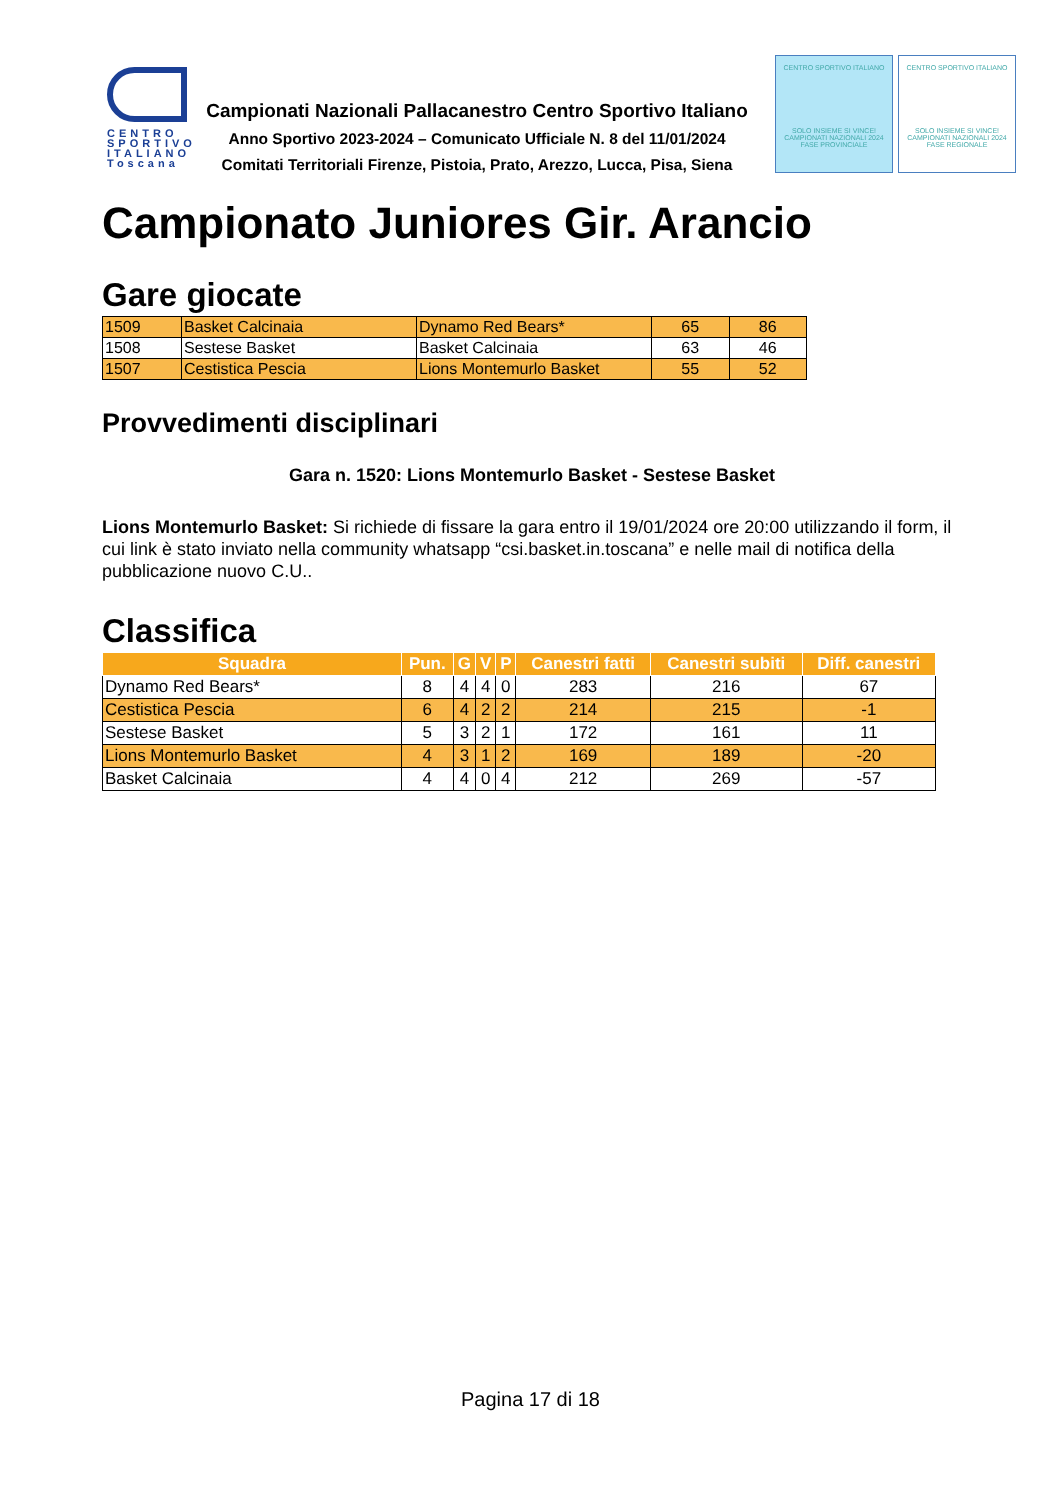CENTRO SPORTIVO ITALIANO Toscana
Campionati Nazionali Pallacanestro Centro Sportivo Italiano
Anno Sportivo 2023-2024 – Comunicato Ufficiale N. 8 del 11/01/2024
Comitati Territoriali Firenze, Pistoia, Prato, Arezzo, Lucca, Pisa, Siena
CENTRO SPORTIVO ITALIANO
SOLO INSIEME SI VINCE!
CAMPIONATI NAZIONALI 2024
FASE PROVINCIALE
CENTRO SPORTIVO ITALIANO
SOLO INSIEME SI VINCE!
CAMPIONATI NAZIONALI 2024
FASE REGIONALE
Campionato Juniores Gir. Arancio
Gare giocate
| 1509 | Basket Calcinaia | Dynamo Red Bears* | 65 | 86 |
| 1508 | Sestese Basket | Basket Calcinaia | 63 | 46 |
| 1507 | Cestistica Pescia | Lions Montemurlo Basket | 55 | 52 |
Provvedimenti disciplinari
Gara n. 1520: Lions Montemurlo Basket - Sestese Basket
Lions Montemurlo Basket: Si richiede di fissare la gara entro il 19/01/2024 ore 20:00 utilizzando il form, il cui link è stato inviato nella community whatsapp “csi.basket.in.toscana” e nelle mail di notifica della pubblicazione nuovo C.U..
Classifica
| Squadra | Pun. | G | V | P | Canestri fatti | Canestri subiti | Diff. canestri |
| --- | --- | --- | --- | --- | --- | --- | --- |
| Dynamo Red Bears* | 8 | 4 | 4 | 0 | 283 | 216 | 67 |
| Cestistica Pescia | 6 | 4 | 2 | 2 | 214 | 215 | -1 |
| Sestese Basket | 5 | 3 | 2 | 1 | 172 | 161 | 11 |
| Lions Montemurlo Basket | 4 | 3 | 1 | 2 | 169 | 189 | -20 |
| Basket Calcinaia | 4 | 4 | 0 | 4 | 212 | 269 | -57 |
Pagina 17 di 18